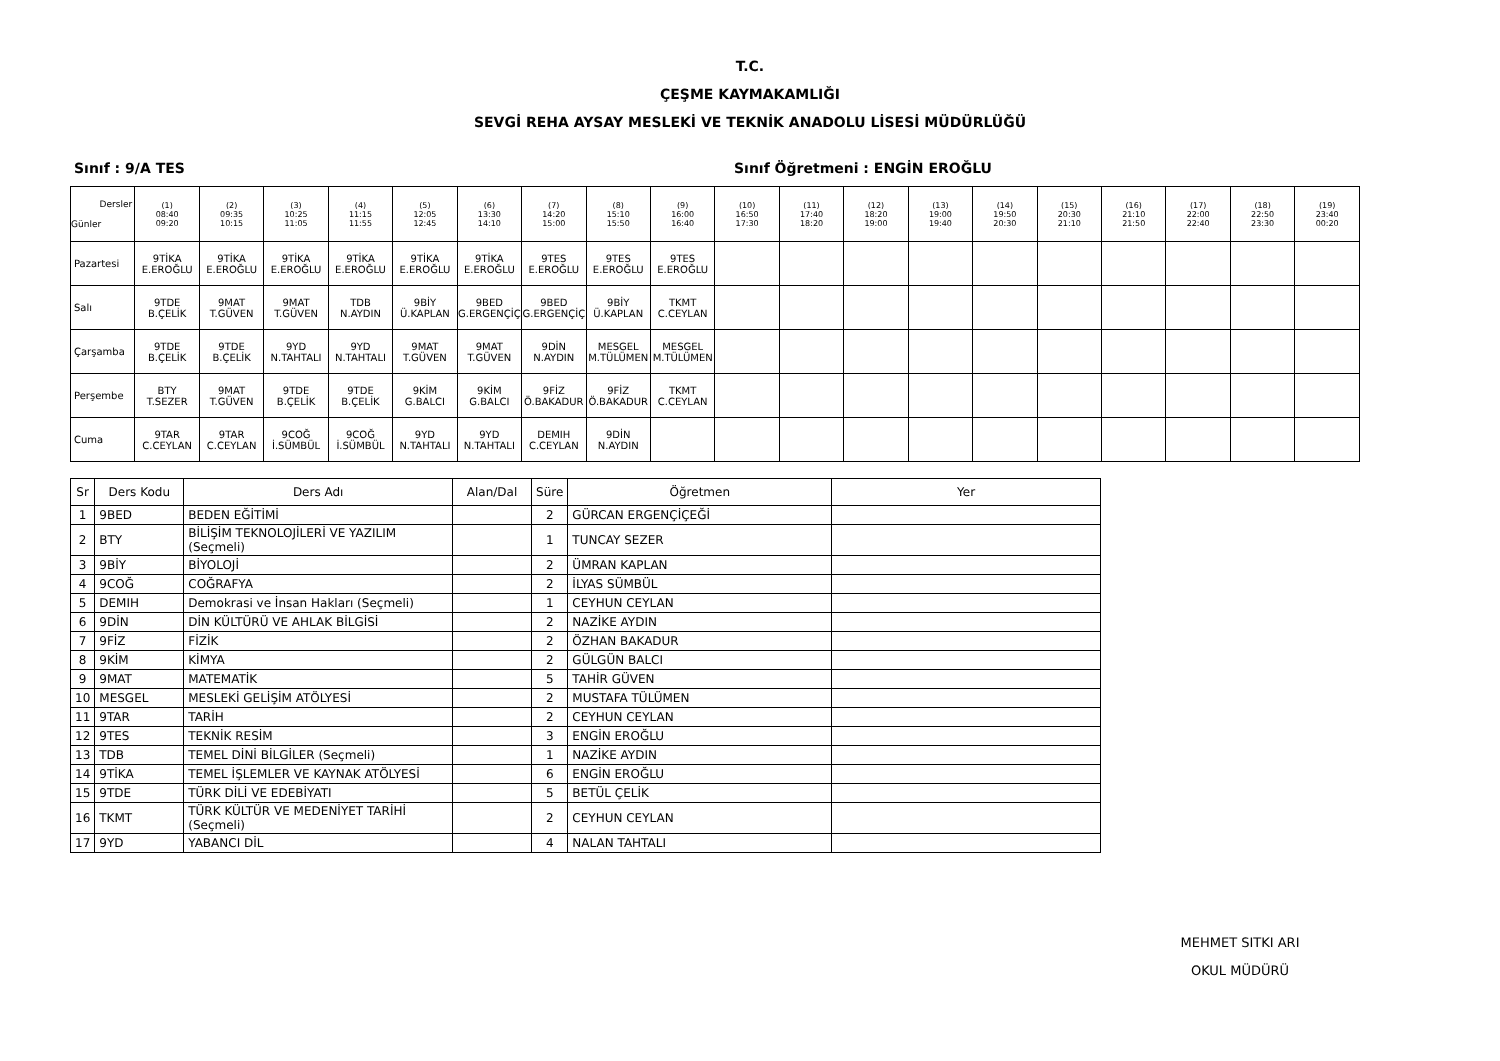T.C.
ÇEŞME KAYMAKAMLIĞI
SEVGİ REHA AYSAY MESLEKİ VE TEKNİK ANADOLU LİSESİ MÜDÜRLÜĞÜ
Sınıf : 9/A TES Sınıf Öğretmeni : ENGİN EROĞLU
| Dersler Günler | (1) 08:40 09:20 | (2) 09:35 10:15 | (3) 10:25 11:05 | (4) 11:15 11:55 | (5) 12:05 12:45 | (6) 13:30 14:10 | (7) 14:20 15:00 | (8) 15:10 15:50 | (9) 16:00 16:40 | (10) 16:50 17:30 | (11) 17:40 18:20 | (12) 18:20 19:00 | (13) 19:00 19:40 | (14) 19:50 20:30 | (15) 20:30 21:10 | (16) 21:10 21:50 | (17) 22:00 22:40 | (18) 22:50 23:30 | (19) 23:40 00:20 |
| --- | --- | --- | --- | --- | --- | --- | --- | --- | --- | --- | --- | --- | --- | --- | --- | --- | --- | --- | --- |
| Pazartesi | 9TİKA E.EROĞLU | 9TİKA E.EROĞLU | 9TİKA E.EROĞLU | 9TİKA E.EROĞLU | 9TİKA E.EROĞLU | 9TİKA E.EROĞLU | 9TES E.EROĞLU | 9TES E.EROĞLU | 9TES E.EROĞLU | | | | | | | | | | |
| Salı | 9TDE B.ÇELİK | 9MAT T.GÜVEN | 9MAT T.GÜVEN | TDB N.AYDIN | 9BİY Ü.KAPLAN | 9BED G.ERGENÇİÇ | 9BED G.ERGENÇİÇ | 9BİY Ü.KAPLAN | TKMT C.CEYLAN | | | | | | | | | | |
| Çarşamba | 9TDE B.ÇELİK | 9TDE B.ÇELİK | 9YD N.TAHTALI | 9YD N.TAHTALI | 9MAT T.GÜVEN | 9MAT T.GÜVEN | 9DİN N.AYDIN | MESGEL M.TÜLÜMEN | MESGEL M.TÜLÜMEN | | | | | | | | | | |
| Perşembe | BTY T.SEZER | 9MAT T.GÜVEN | 9TDE B.ÇELİK | 9TDE B.ÇELİK | 9KİM G.BALCI | 9KİM G.BALCI | 9FİZ Ö.BAKADUR | 9FİZ Ö.BAKADUR | TKMT C.CEYLAN | | | | | | | | | | |
| Cuma | 9TAR C.CEYLAN | 9TAR C.CEYLAN | 9COĞ İ.SÜMBÜL | 9COĞ İ.SÜMBÜL | 9YD N.TAHTALI | 9YD N.TAHTALI | DEMIH C.CEYLAN | 9DİN N.AYDIN | | | | | | | | | | | |
| Sr | Ders Kodu | Ders Adı | Alan/Dal | Süre | Öğretmen | Yer |
| --- | --- | --- | --- | --- | --- | --- |
| 1 | 9BED | BEDEN EĞİTİMİ | | 2 | GÜRCAN ERGENÇİÇEĞİ | |
| 2 | BTY | BİLİŞİM TEKNOLOJİLERİ VE YAZILIM (Seçmeli) | | 1 | TUNCAY SEZER | |
| 3 | 9BİY | BİYOLOJİ | | 2 | ÜMRAN KAPLAN | |
| 4 | 9COĞ | COĞRAFYA | | 2 | İLYAS SÜMBÜL | |
| 5 | DEMIH | Demokrasi ve İnsan Hakları (Seçmeli) | | 1 | CEYHUN CEYLAN | |
| 6 | 9DİN | DİN KÜLTÜRÜ VE AHLAK BİLGİSİ | | 2 | NAZİKE AYDIN | |
| 7 | 9FİZ | FİZİK | | 2 | ÖZHAN BAKADUR | |
| 8 | 9KİM | KİMYA | | 2 | GÜLGÜN BALCI | |
| 9 | 9MAT | MATEMATİK | | 5 | TAHİR GÜVEN | |
| 10 | MESGEL | MESLEKİ GELİŞİM ATÖLYESİ | | 2 | MUSTAFA TÜLÜMEN | |
| 11 | 9TAR | TARİH | | 2 | CEYHUN CEYLAN | |
| 12 | 9TES | TEKNİK RESİM | | 3 | ENGİN EROĞLU | |
| 13 | TDB | TEMEL DİNİ BİLGİLER (Seçmeli) | | 1 | NAZİKE AYDIN | |
| 14 | 9TİKA | TEMEL İŞLEMLER VE KAYNAK ATÖLYESİ | | 6 | ENGİN EROĞLU | |
| 15 | 9TDE | TÜRK DİLİ VE EDEBİYATI | | 5 | BETÜL ÇELİK | |
| 16 | TKMT | TÜRK KÜLTÜR VE MEDENİYET TARİHİ (Seçmeli) | | 2 | CEYHUN CEYLAN | |
| 17 | 9YD | YABANCI DİL | | 4 | NALAN TAHTALI | |
MEHMET SITKI ARI
OKUL MÜDÜRÜ